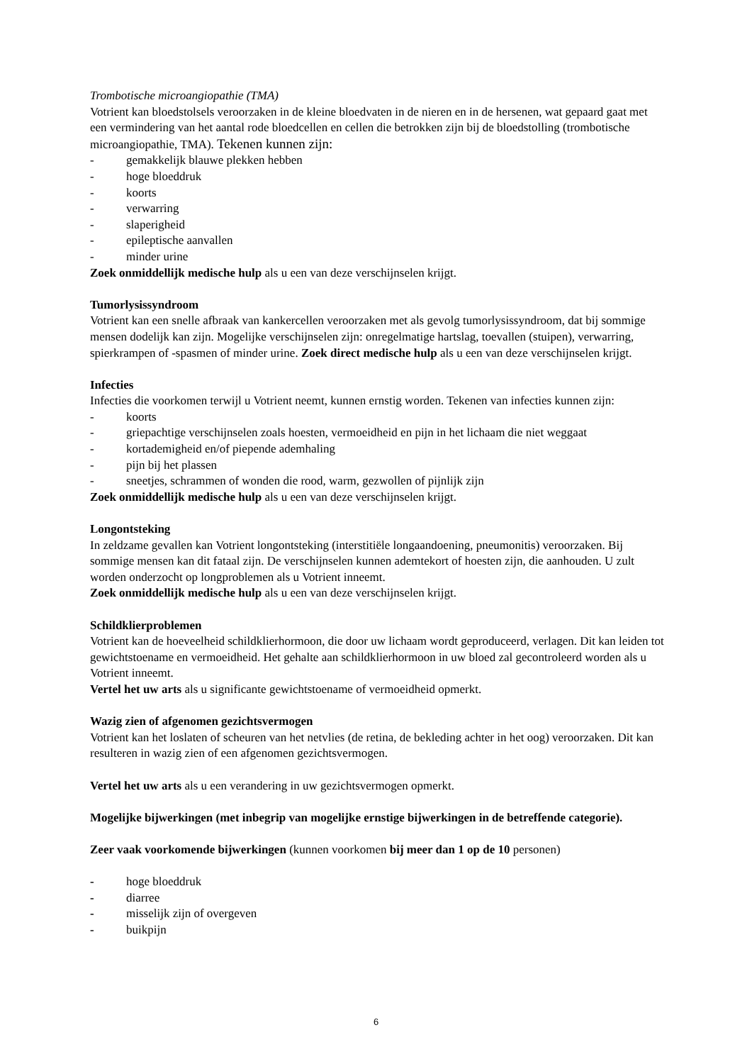Trombotische microangiopathie (TMA)
Votrient kan bloedstolsels veroorzaken in de kleine bloedvaten in de nieren en in de hersenen, wat gepaard gaat met een vermindering van het aantal rode bloedcellen en cellen die betrokken zijn bij de bloedstolling (trombotische microangiopathie, TMA). Tekenen kunnen zijn:
- gemakkelijk blauwe plekken hebben
- hoge bloeddruk
- koorts
- verwarring
- slaperigheid
- epileptische aanvallen
- minder urine
Zoek onmiddellijk medische hulp als u een van deze verschijnselen krijgt.
Tumorlysissyndroom
Votrient kan een snelle afbraak van kankercellen veroorzaken met als gevolg tumorlysissyndroom, dat bij sommige mensen dodelijk kan zijn. Mogelijke verschijnselen zijn: onregelmatige hartslag, toevallen (stuipen), verwarring, spierkrampen of -spasmen of minder urine. Zoek direct medische hulp als u een van deze verschijnselen krijgt.
Infecties
Infecties die voorkomen terwijl u Votrient neemt, kunnen ernstig worden. Tekenen van infecties kunnen zijn:
- koorts
- griepachtige verschijnselen zoals hoesten, vermoeidheid en pijn in het lichaam die niet weggaat
- kortademigheid en/of piepende ademhaling
- pijn bij het plassen
- sneetjes, schrammen of wonden die rood, warm, gezwollen of pijnlijk zijn
Zoek onmiddellijk medische hulp als u een van deze verschijnselen krijgt.
Longontsteking
In zeldzame gevallen kan Votrient longontsteking (interstitiële longaandoening, pneumonitis) veroorzaken. Bij sommige mensen kan dit fataal zijn. De verschijnselen kunnen ademtekort of hoesten zijn, die aanhouden. U zult worden onderzocht op longproblemen als u Votrient inneemt.
Zoek onmiddellijk medische hulp als u een van deze verschijnselen krijgt.
Schildklierproblemen
Votrient kan de hoeveelheid schildklierhormoon, die door uw lichaam wordt geproduceerd, verlagen. Dit kan leiden tot gewichtstoename en vermoeidheid. Het gehalte aan schildklierhormoon in uw bloed zal gecontroleerd worden als u Votrient inneemt.
Vertel het uw arts als u significante gewichtstoename of vermoeidheid opmerkt.
Wazig zien of afgenomen gezichtsvermogen
Votrient kan het loslaten of scheuren van het netvlies (de retina, de bekleding achter in het oog) veroorzaken. Dit kan resulteren in wazig zien of een afgenomen gezichtsvermogen.
Vertel het uw arts als u een verandering in uw gezichtsvermogen opmerkt.
Mogelijke bijwerkingen (met inbegrip van mogelijke ernstige bijwerkingen in de betreffende categorie).
Zeer vaak voorkomende bijwerkingen (kunnen voorkomen bij meer dan 1 op de 10 personen)
- hoge bloeddruk
- diarree
- misselijk zijn of overgeven
- buikpijn
6